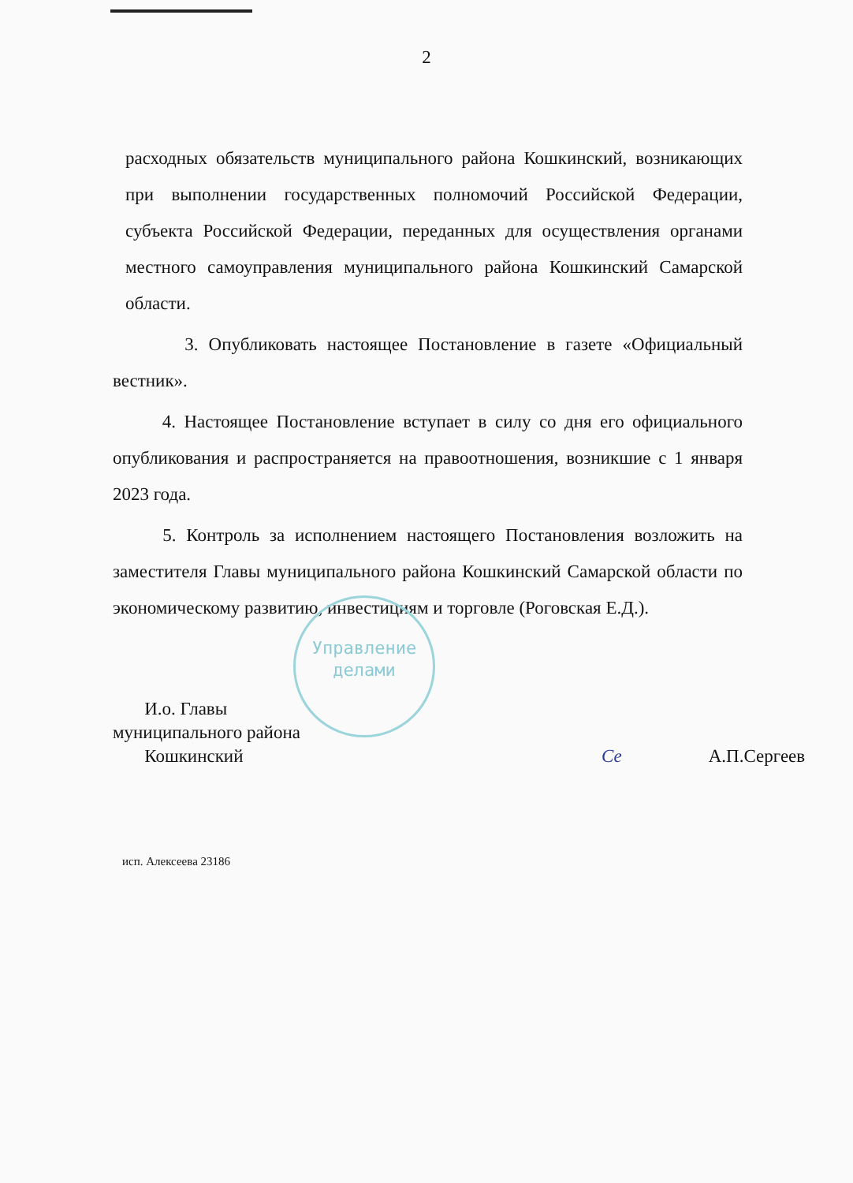2
расходных обязательств муниципального района Кошкинский, возникающих при выполнении государственных полномочий Российской Федерации, субъекта Российской Федерации, переданных для осуществления органами местного самоуправления муниципального района Кошкинский Самарской области.
3. Опубликовать настоящее Постановление в газете «Официальный вестник».
4. Настоящее Постановление вступает в силу со дня его официального опубликования и распространяется на правоотношения, возникшие с 1 января 2023 года.
5. Контроль за исполнением настоящего Постановления возложить на заместителя Главы муниципального района Кошкинский Самарской области по экономическому развитию, инвестициям и торговле (Роговская Е.Д.).
И.о. Главы
муниципального района
Кошкинский
Се А.П.Сергеев
Управление
делами
исп. Алексеева 23186